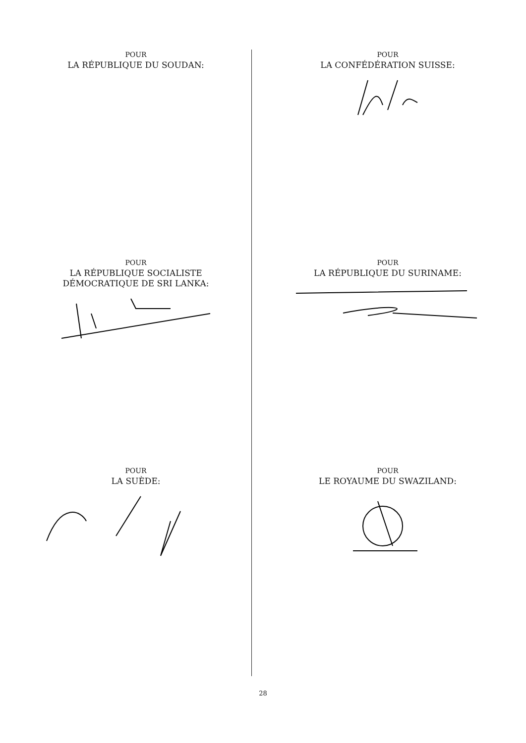POUR
LA RÉPUBLIQUE DU SOUDAN:
POUR
LA CONFÉDÉRATION SUISSE:
POUR
LA RÉPUBLIQUE SOCIALISTE
DÉMOCRATIQUE DE SRI LANKA:
POUR
LA RÉPUBLIQUE DU SURINAME:
POUR
LA SUÈDE:
POUR
LE ROYAUME DU SWAZILAND:
28